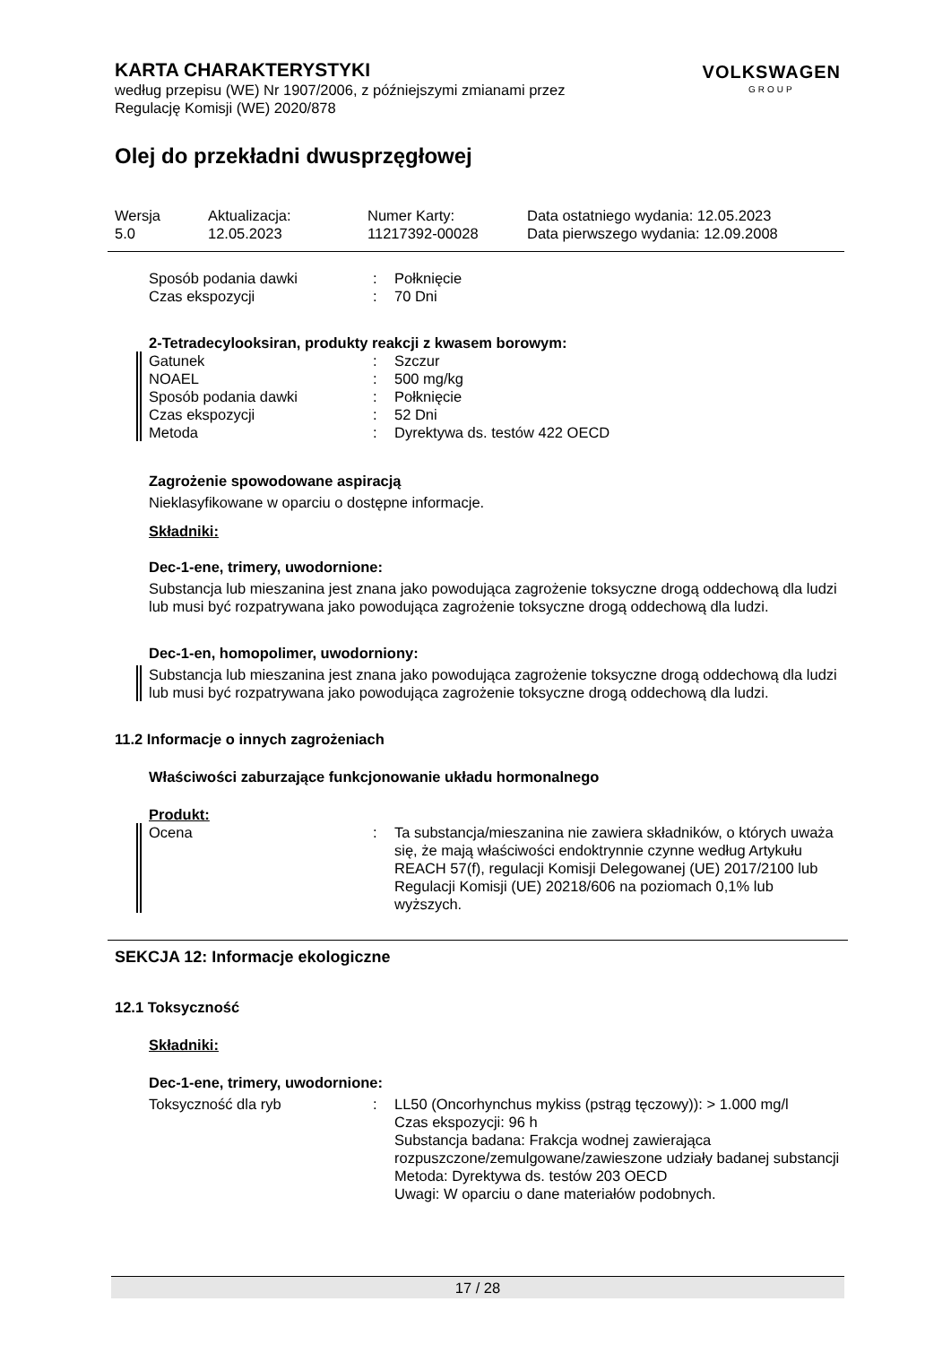KARTA CHARAKTERYSTYKI
VOLKSWAGEN
GROUP
według przepisu (WE) Nr 1907/2006, z późniejszymi zmianami przez
Regulację Komisji (WE) 2020/878
Olej do przekładni dwusprzęgłowej
Wersja
5.0
Aktualizacja:
12.05.2023
Numer Karty:
11217392-00028
Data ostatniego wydania: 12.05.2023
Data pierwszego wydania: 12.09.2008
Sposób podania dawki: Połknięcie
Czas ekspozycji: 70 Dni
2-Tetradecylooksiran, produkty reakcji z kwasem borowym:
Gatunek: Szczur
NOAEL: 500 mg/kg
Sposób podania dawki: Połknięcie
Czas ekspozycji: 52 Dni
Metoda: Dyrektywa ds. testów 422 OECD
Zagrożenie spowodowane aspiracją
Nieklasyfikowane w oparciu o dostępne informacje.
Składniki:
Dec-1-ene, trimery, uwodornione:
Substancja lub mieszanina jest znana jako powodująca zagrożenie toksyczne drogą oddechową dla ludzi lub musi być rozpatrywana jako powodująca zagrożenie toksyczne drogą oddechową dla ludzi.
Dec-1-en, homopolimer, uwodorniony:
Substancja lub mieszanina jest znana jako powodująca zagrożenie toksyczne drogą oddechową dla ludzi lub musi być rozpatrywana jako powodująca zagrożenie toksyczne drogą oddechową dla ludzi.
11.2 Informacje o innych zagrożeniach
Właściwości zaburzające funkcjonowanie układu hormonalnego
Produkt:
Ocena: Ta substancja/mieszanina nie zawiera składników, o których uważa się, że mają właściwości endoktrynnie czynne według Artykułu REACH 57(f), regulacji Komisji Delegowanej (UE) 2017/2100 lub Regulacji Komisji (UE) 20218/606 na poziomach 0,1% lub wyższych.
SEKCJA 12: Informacje ekologiczne
12.1 Toksyczność
Składniki:
Dec-1-ene, trimery, uwodornione:
Toksyczność dla ryb: LL50 (Oncorhynchus mykiss (pstrąg tęczowy)): > 1.000 mg/l
Czas ekspozycji: 96 h
Substancja badana: Frakcja wodnej zawierająca rozpuszczone/zemulgowane/zawieszone udziały badanej substancji
Metoda: Dyrektywa ds. testów 203 OECD
Uwagi: W oparciu o dane materiałów podobnych.
17 / 28